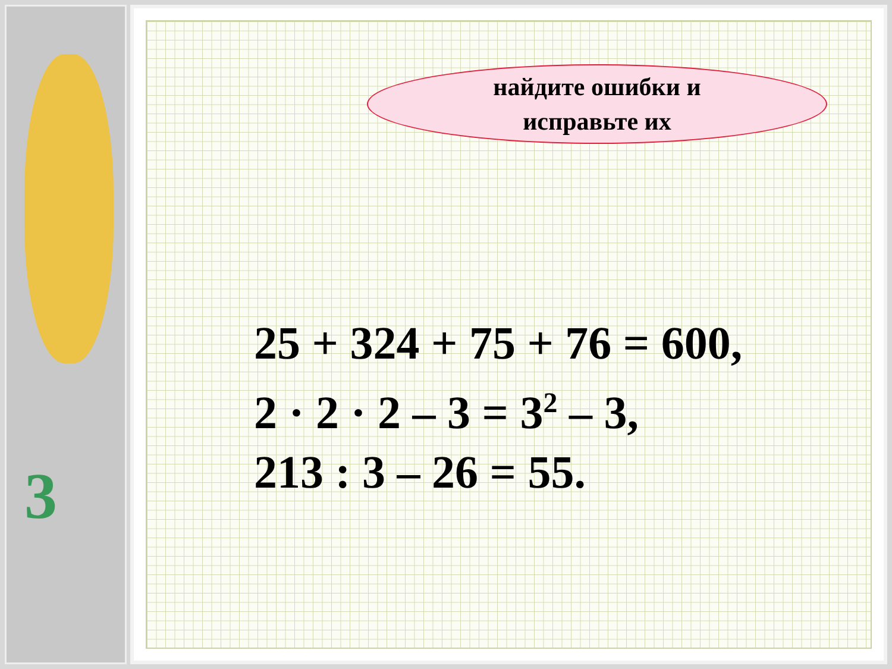3
найдите ошибки и
исправьте их
25 + 324 + 75 + 76 = 600,
2 · 2 · 2 – 3 = 3<sup>2</sup> – 3,
213 : 3 – 26 = 55.